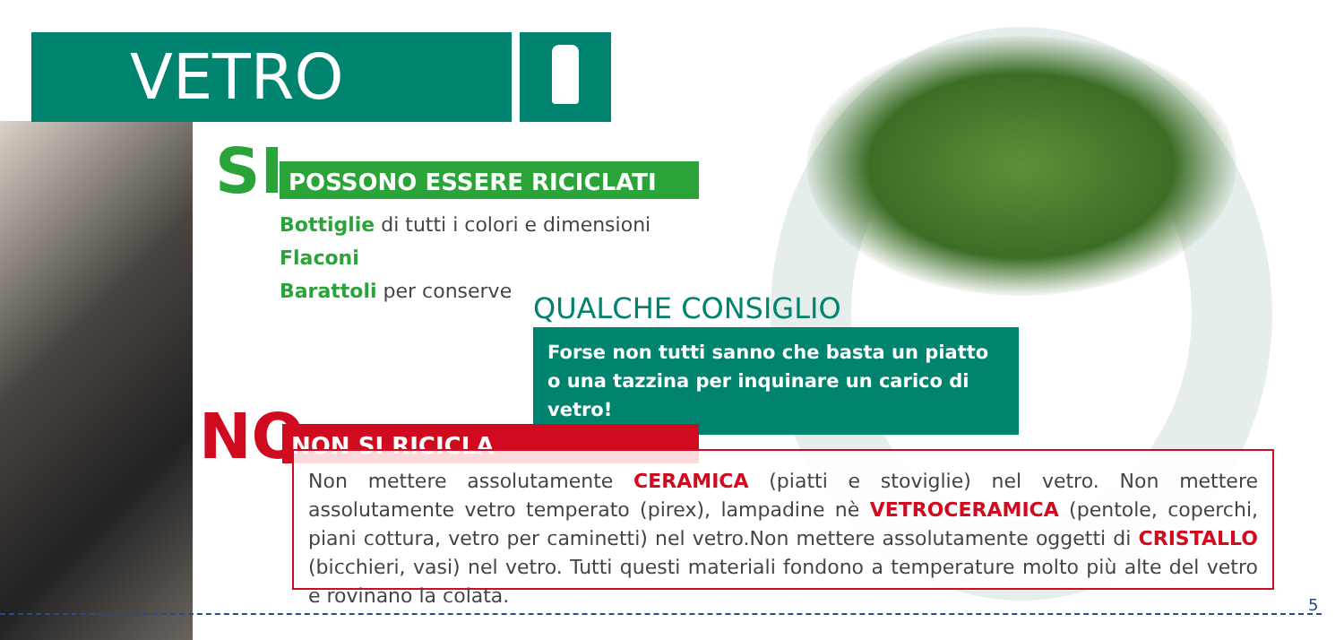VETRO
SI POSSONO ESSERE RICICLATI
Bottiglie di tutti i colori e dimensioni
Flaconi
Barattoli per conserve
QUALCHE CONSIGLIO
Forse non tutti sanno che basta un piatto o una tazzina per inquinare un carico di vetro!
NO NON SI RICICLA
Non mettere assolutamente CERAMICA (piatti e stoviglie) nel vetro. Non mettere assolutamente vetro temperato (pirex), lampadine nè VETROCERAMICA (pentole, coperchi, piani cottura, vetro per caminetti) nel vetro.Non mettere assolutamente oggetti di CRISTALLO (bicchieri, vasi) nel vetro. Tutti questi materiali fondono a temperature molto più alte del vetro e rovinano la colata.
5